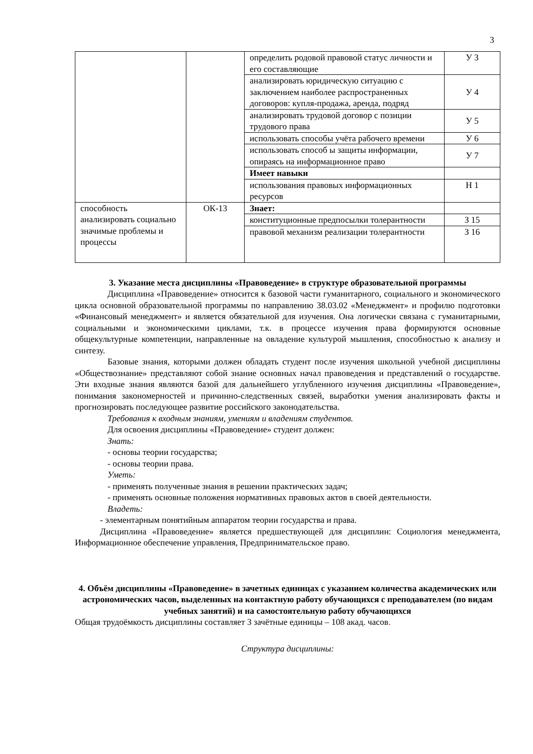3
| | | определить родовой правовой статус личности и его составляющие | У 3 |
| | | анализировать юридическую ситуацию с заключением наиболее распространенных договоров: купля-продажа, аренда, подряд | У 4 |
| | | анализировать трудовой договор с позиции трудового права | У 5 |
| | | использовать способы учёта рабочего времени | У 6 |
| | | использовать способ ы защиты информации, опираясь на информационное право | У 7 |
| | | Имеет навыки | |
| | | использования правовых информационных ресурсов | Н 1 |
| способность анализировать социально значимые проблемы и процессы | ОК-13 | Знает: | |
| | | конституционные предпосылки толерантности | З 15 |
| | | правовой механизм реализации толерантности | З 16 |
3. Указание места дисциплины «Правоведение» в структуре образовательной программы
Дисциплина «Правоведение» относится к базовой части гуманитарного, социального и экономического цикла основной образовательной программы по направлению 38.03.02 «Менеджмент» и профилю подготовки «Финансовый менеджмент» и является обязательной для изучения. Она логически связана с гуманитарными, социальными и экономическими циклами, т.к. в процессе изучения права формируются основные общекультурные компетенции, направленные на овладение культурой мышления, способностью к анализу и синтезу.
Базовые знания, которыми должен обладать студент после изучения школьной учебной дисциплины «Обществознание» представляют собой знание основных начал правоведения и представлений о государстве. Эти входные знания являются базой для дальнейшего углубленного изучения дисциплины «Правоведение», понимания закономерностей и причинно-следственных связей, выработки умения анализировать факты и прогнозировать последующее развитие российского законодательства.
Требования к входным знаниям, умениям и владениям студентов.
Для освоения дисциплины «Правоведение» студент должен:
Знать:
- основы теории государства;
- основы теории права.
Уметь:
- применять полученные знания в решении практических задач;
- применять основные положения нормативных правовых актов в своей деятельности.
Владеть:
- элементарным понятийным аппаратом теории государства и права.
Дисциплина «Правоведение» является предшествующей для дисциплин: Социология менеджмента, Информационное обеспечение управления, Предпринимательское право.
4. Объём дисциплины «Правоведение» в зачетных единицах с указанием количества академических или астрономических часов, выделенных на контактную работу обучающихся с преподавателем (по видам учебных занятий) и на самостоятельную работу обучающихся
Общая трудоёмкость дисциплины составляет 3 зачётные единицы – 108 акад. часов.
Структура дисциплины: